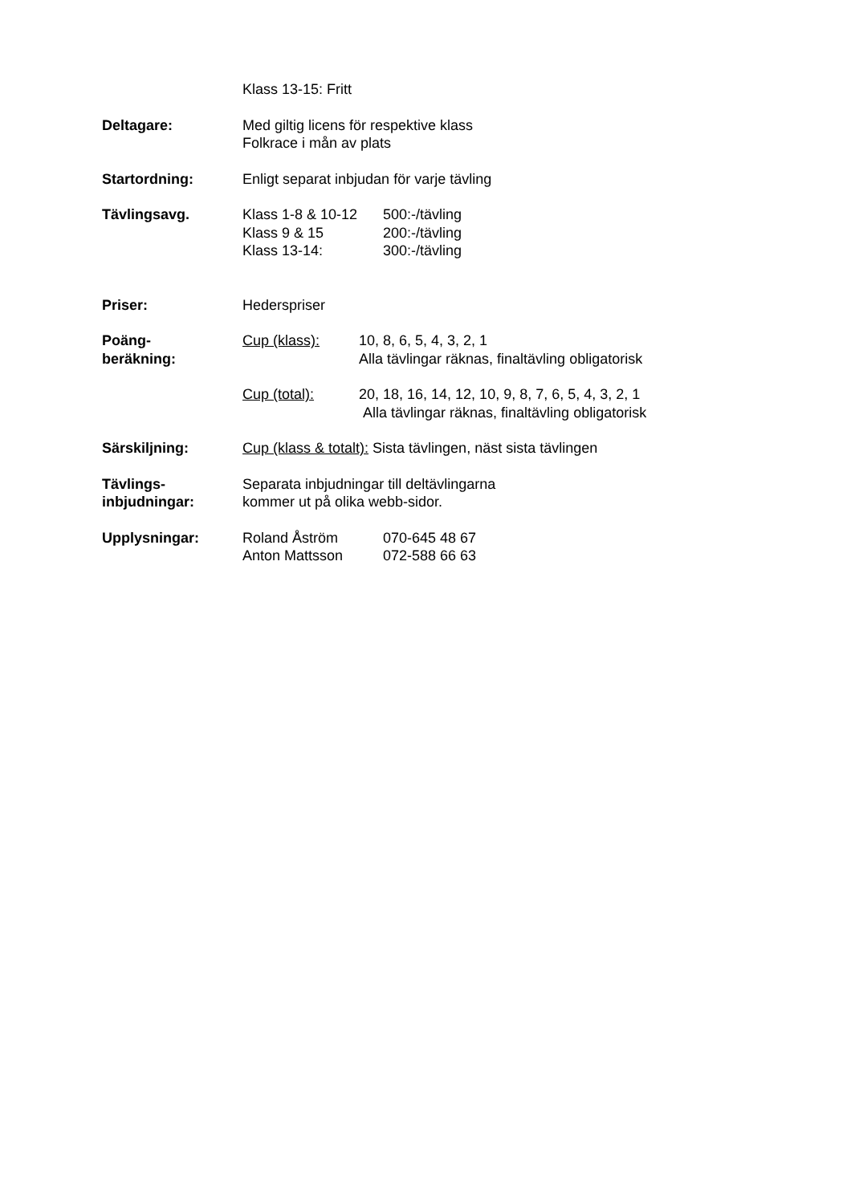Klass 13-15: Fritt
Deltagare: Med giltig licens för respektive klass
Folkrace i mån av plats
Startordning: Enligt separat inbjudan för varje tävling
Tävlingsavg. Klass 1-8 & 10-12 500:-/tävling
Klass 9 & 15 200:-/tävling
Klass 13-14: 300:-/tävling
Priser: Hederspriser
Poäng-
beräkning:
Cup (klass): 10, 8, 6, 5, 4, 3, 2, 1
Alla tävlingar räknas, finaltävling obligatorisk
Cup (total): 20, 18, 16, 14, 12, 10, 9, 8, 7, 6, 5, 4, 3, 2, 1
Alla tävlingar räknas, finaltävling obligatorisk
Särskiljning: Cup (klass & totalt): Sista tävlingen, näst sista tävlingen
Tävlings-
inbjudningar:
Separata inbjudningar till deltävlingarna
kommer ut på olika webb-sidor.
Upplysningar: Roland Åström 070-645 48 67
Anton Mattsson 072-588 66 63